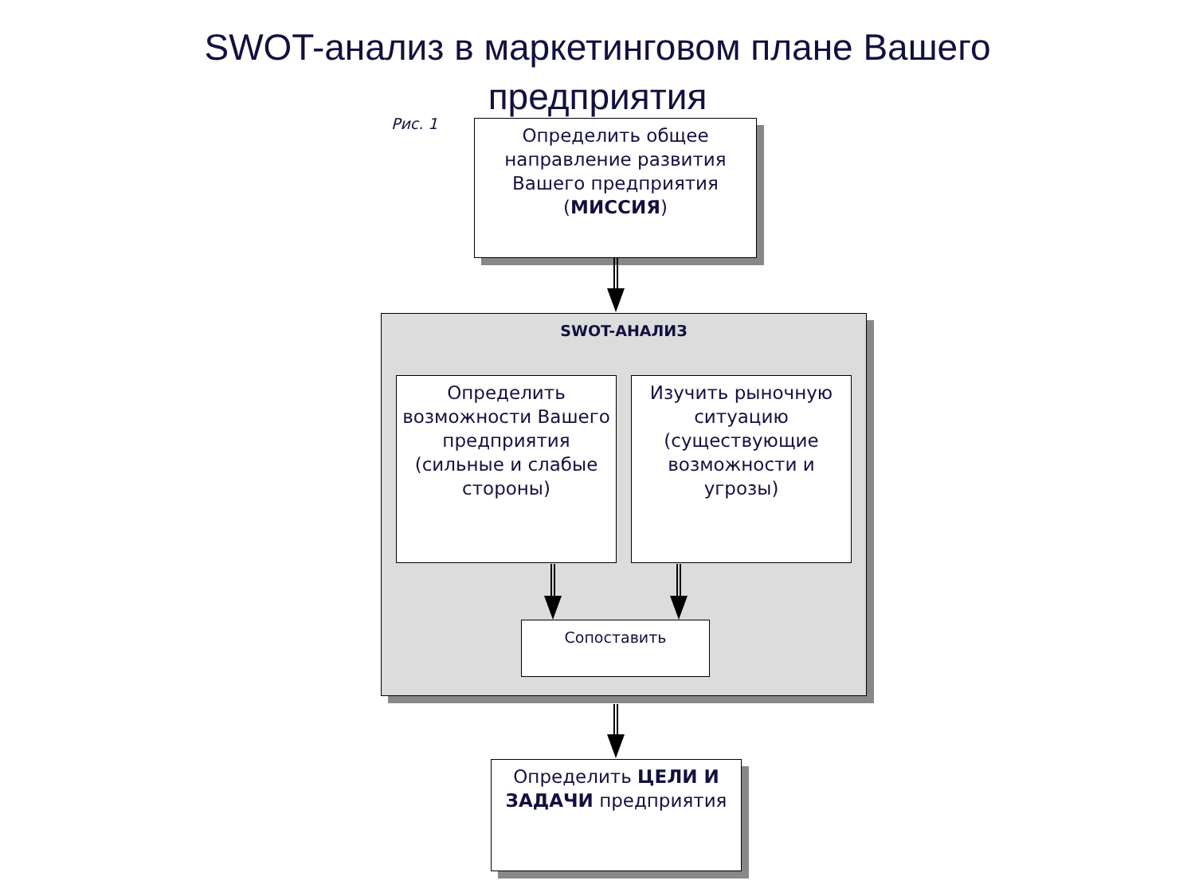SWOT-анализ в маркетинговом плане Вашего предприятия
Рис. 1
Определить общее направление развития Вашего предприятия (МИССИЯ)
SWOT-АНАЛИЗ
Определить возможности Вашего предприятия (сильные и слабые стороны)
Изучить рыночную ситуацию (существующие возможности и угрозы)
Сопоставить
Определить ЦЕЛИ И ЗАДАЧИ предприятия